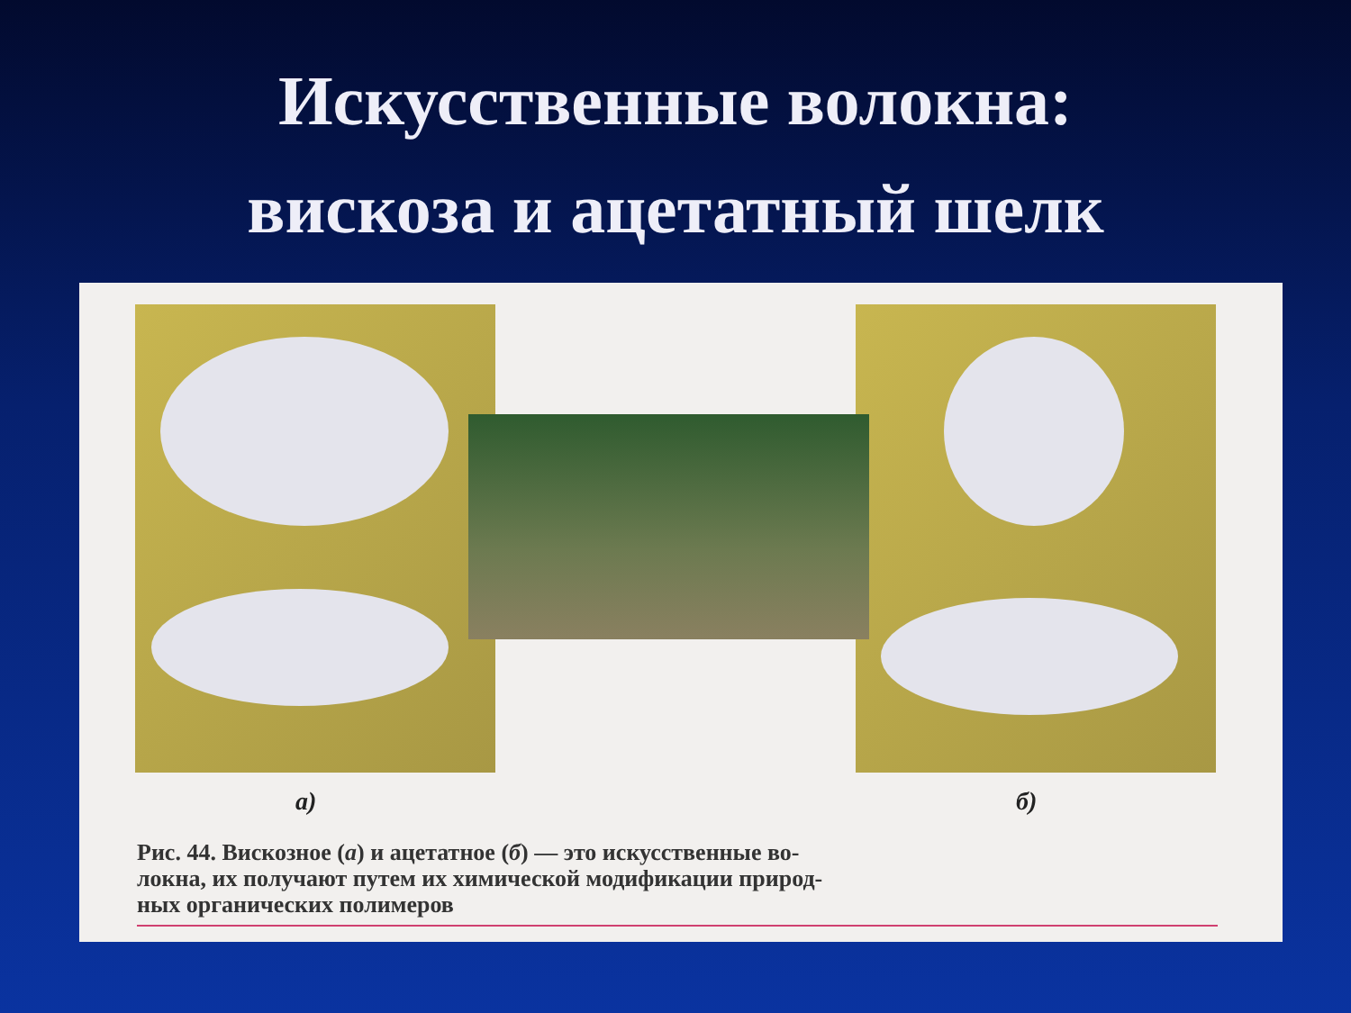Искусственные волокна:
вискоза и ацетатный шелк
а) б)
Рис. 44. Вискозное (а) и ацетатное (б) — это искусственные во-
локна, их получают путем их химической модификации природ-
ных органических полимеров